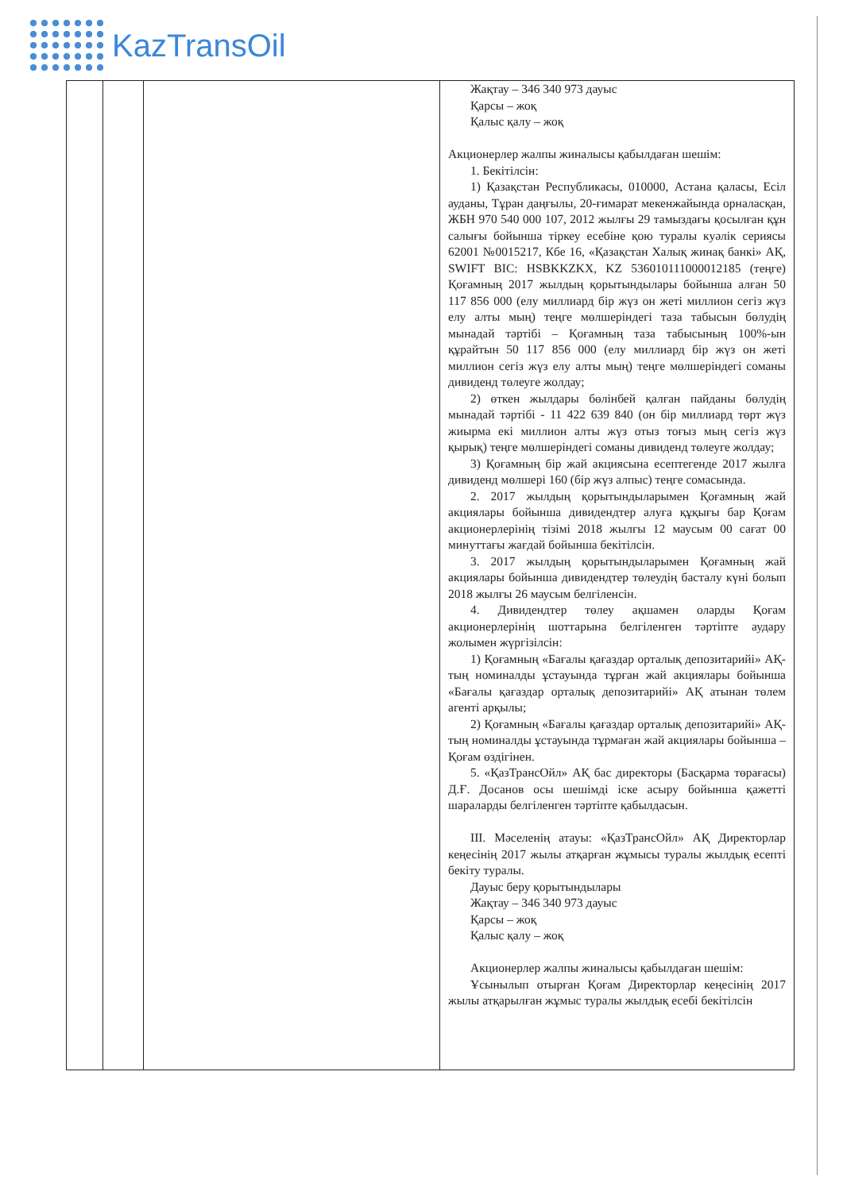KazTransOil
| | | | Жақтау – 346 340 973 дауыс Қарсы – жоқ Қалыс қалу – жоқ Акционерлер жалпы жиналысы қабылдаған шешім: 1. Бекітілсін: 1) Қазақстан Республикасы, 010000, Астана қаласы, Есіл ауданы, Тұран даңғылы, 20-ғимарат мекенжайында орналасқан, ЖБН 970 540 000 107, 2012 жылғы 29 тамыздағы қосылған құн салығы бойынша тіркеу есебіне қою туралы куәлік сериясы 62001 №0015217, Кбе 16, «Қазақстан Халық жинақ банкі» АҚ, SWIFT BIC: HSBKKZKX, KZ 536010111000012185 (теңге) Қоғамның 2017 жылдың қорытындылары бойынша алған 50 117 856 000 (елу миллиард бір жүз он жеті миллион сегіз жүз елу алты мың) теңге мөлшеріндегі таза табысын бөлудің мынадай тәртібі – Қоғамның таза табысының 100%-ын құрайтын 50 117 856 000 (елу миллиард бір жүз он жеті миллион сегіз жүз елу алты мың) теңге мөлшеріндегі соманы дивиденд төлеуге жолдау; 2) өткен жылдары бөлінбей қалған пайданы бөлудің мынадай тәртібі - 11 422 639 840 (он бір миллиард төрт жүз жиырма екі миллион алты жүз отыз тоғыз мың сегіз жүз қырық) теңге мөлшеріндегі соманы дивиденд төлеуге жолдау; 3) Қоғамның бір жай акциясына есептегенде 2017 жылға дивиденд мөлшері 160 (бір жүз алпыс) теңге сомасында. 2. 2017 жылдың қорытындыларымен Қоғамның жай акциялары бойынша дивидендтер алуға құқығы бар Қоғам акционерлерінің тізімі 2018 жылғы 12 маусым 00 сағат 00 минуттағы жағдай бойынша бекітілсін. 3. 2017 жылдың қорытындыларымен Қоғамның жай акциялары бойынша дивидендтер төлеудің басталу күні болып 2018 жылғы 26 маусым белгіленсін. 4. Дивидендтер төлеу ақшамен оларды Қоғам акционерлерінің шоттарына белгіленген тәртіпте аудару жолымен жүргізілсін: 1) Қоғамның «Бағалы қағаздар орталық депозитарийі» АҚ-тың номиналды ұстауында тұрған жай акциялары бойынша «Бағалы қағаздар орталық депозитарийі» АҚ атынан төлем агенті арқылы; 2) Қоғамның «Бағалы қағаздар орталық депозитарийі» АҚ-тың номиналды ұстауында тұрмаған жай акциялары бойынша – Қоғам өздігінен. 5. «ҚазТрансОйл» АҚ бас директоры (Басқарма төрағасы) Д.Ғ. Досанов осы шешімді іске асыру бойынша қажетті шараларды белгіленген тәртіпте қабылдасын. III. Мәселенің атауы: «ҚазТрансОйл» АҚ Директорлар кеңесінің 2017 жылы атқарған жұмысы туралы жылдық есепті бекіту туралы. Дауыс беру қорытындылары Жақтау – 346 340 973 дауыс Қарсы – жоқ Қалыс қалу – жоқ Акционерлер жалпы жиналысы қабылдаған шешім: Ұсынылып отырған Қоғам Директорлар кеңесінің 2017 жылы атқарылған жұмыс туралы жылдық есебі бекітілсін |